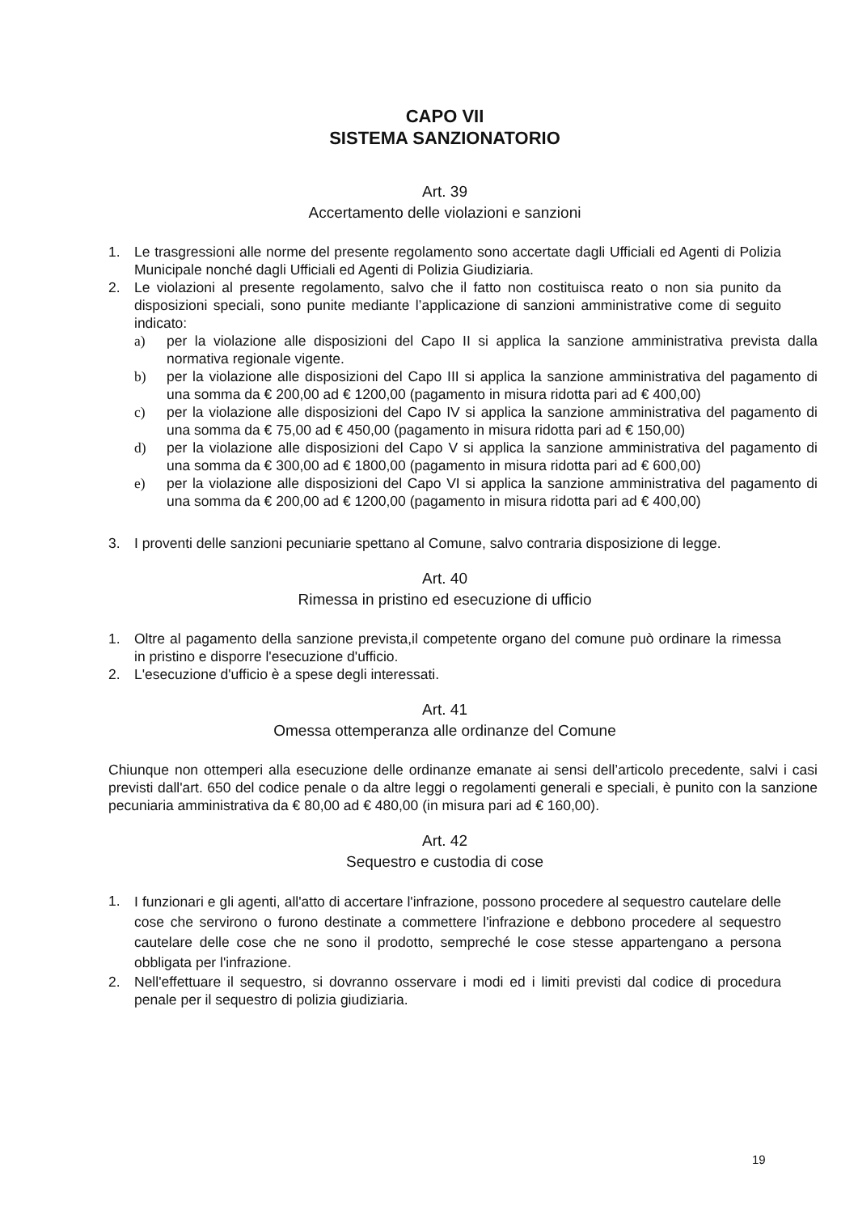CAPO VII
SISTEMA SANZIONATORIO
Art. 39
Accertamento delle violazioni e sanzioni
1. Le trasgressioni alle norme del presente regolamento sono accertate dagli Ufficiali ed Agenti di Polizia Municipale nonché dagli Ufficiali ed Agenti di Polizia Giudiziaria.
2. Le violazioni al presente regolamento, salvo che il fatto non costituisca reato o non sia punito da disposizioni speciali, sono punite mediante l’applicazione di sanzioni amministrative come di seguito indicato:
a) per la violazione alle disposizioni del Capo II si applica la sanzione amministrativa prevista dalla normativa regionale vigente.
b) per la violazione alle disposizioni del Capo III si applica la sanzione amministrativa del pagamento di una somma da € 200,00 ad € 1200,00 (pagamento in misura ridotta pari ad € 400,00)
c) per la violazione alle disposizioni del Capo IV si applica la sanzione amministrativa del pagamento di una somma da € 75,00 ad € 450,00 (pagamento in misura ridotta pari ad € 150,00)
d) per la violazione alle disposizioni del Capo V si applica la sanzione amministrativa del pagamento di una somma da € 300,00 ad € 1800,00 (pagamento in misura ridotta pari ad € 600,00)
e) per la violazione alle disposizioni del Capo VI si applica la sanzione amministrativa del pagamento di una somma da € 200,00 ad € 1200,00 (pagamento in misura ridotta pari ad € 400,00)
3. I proventi delle sanzioni pecuniarie spettano al Comune, salvo contraria disposizione di legge.
Art. 40
Rimessa in pristino ed esecuzione di ufficio
1. Oltre al pagamento della sanzione prevista,il competente organo del comune può ordinare la rimessa in pristino e disporre l'esecuzione d'ufficio.
2. L'esecuzione d'ufficio è a spese degli interessati.
Art. 41
Omessa ottemperanza alle ordinanze del Comune
Chiunque non ottemperi alla esecuzione delle ordinanze emanate ai sensi dell’articolo precedente, salvi i casi previsti dall'art. 650 del codice penale o da altre leggi o regolamenti generali e speciali, è punito con la sanzione pecuniaria amministrativa da € 80,00 ad € 480,00 (in misura pari ad € 160,00).
Art. 42
Sequestro e custodia di cose
1. I funzionari e gli agenti, all'atto di accertare l'infrazione, possono procedere al sequestro cautelare delle cose che servirono o furono destinate a commettere l'infrazione e debbono procedere al sequestro cautelare delle cose che ne sono il prodotto, sempreché le cose stesse appartengano a persona obbligata per l'infrazione.
2. Nell'effettuare il sequestro, si dovranno osservare i modi ed i limiti previsti dal codice di procedura penale per il sequestro di polizia giudiziaria.
19